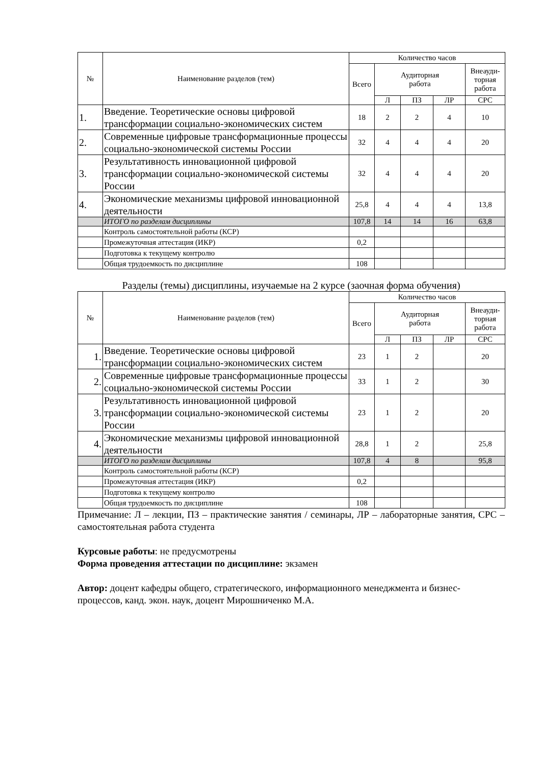| № | Наименование разделов (тем) | Количество часов | | | | |
| --- | --- | --- | --- | --- | --- | --- |
| | | Всего | Аудиторная работа | | | Внеауди- торная работа |
| | | | Л | ПЗ | ЛР | СРС |
| 1. | Введение. Теоретические основы цифровой трансформации социально-экономических систем | 18 | 2 | 2 | 4 | 10 |
| 2. | Современные цифровые трансформационные процессы социально-экономической системы России | 32 | 4 | 4 | 4 | 20 |
| 3. | Результативность инновационной цифровой трансформации социально-экономической системы России | 32 | 4 | 4 | 4 | 20 |
| 4. | Экономические механизмы цифровой инновационной деятельности | 25,8 | 4 | 4 | 4 | 13,8 |
| | ИТОГО по разделам дисциплины | 107,8 | 14 | 14 | 16 | 63,8 |
| | Контроль самостоятельной работы (КСР) | | | | | |
| | Промежуточная аттестация (ИКР) | 0,2 | | | | |
| | Подготовка к текущему контролю | | | | | |
| | Общая трудоемкость по дисциплине | 108 | | | | |
Разделы (темы) дисциплины, изучаемые на 2 курсе (заочная форма обучения)
| № | Наименование разделов (тем) | Количество часов | | | | |
| --- | --- | --- | --- | --- | --- | --- |
| | | Всего | Аудиторная работа | | | Внеауди- торная работа |
| | | | Л | ПЗ | ЛР | СРС |
| 1. | Введение. Теоретические основы цифровой трансформации социально-экономических систем | 23 | 1 | 2 | | 20 |
| 2. | Современные цифровые трансформационные процессы социально-экономической системы России | 33 | 1 | 2 | | 30 |
| 3. | Результативность инновационной цифровой трансформации социально-экономической системы России | 23 | 1 | 2 | | 20 |
| 4. | Экономические механизмы цифровой инновационной деятельности | 28,8 | 1 | 2 | | 25,8 |
| | ИТОГО по разделам дисциплины | 107,8 | 4 | 8 | | 95,8 |
| | Контроль самостоятельной работы (КСР) | | | | | |
| | Промежуточная аттестация (ИКР) | 0,2 | | | | |
| | Подготовка к текущему контролю | | | | | |
| | Общая трудоемкость по дисциплине | 108 | | | | |
Примечание: Л – лекции, ПЗ – практические занятия / семинары, ЛР – лабораторные занятия, СРС – самостоятельная работа студента
Курсовые работы: не предусмотрены
Форма проведения аттестации по дисциплине: экзамен
Автор: доцент кафедры общего, стратегического, информационного менеджмента и бизнес-процессов, канд. экон. наук, доцент Мирошниченко М.А.